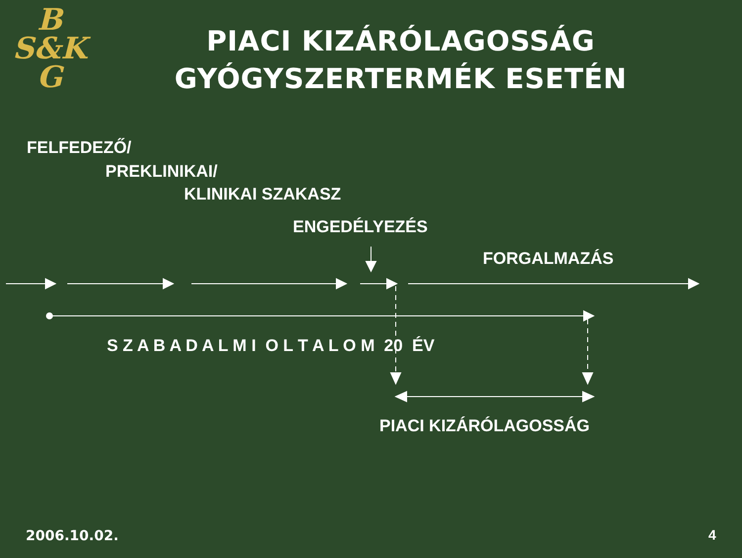B
S&K
G
PIACI KIZÁRÓLAGOSSÁG
GYÓGYSZERTERMÉK ESETÉN
FELFEDEZŐ/
PREKLINIKAI/
KLINIKAI SZAKASZ
ENGEDÉLYEZÉS
FORGALMAZÁS
S Z A B A D A L M I O L T A L O M 20 ÉV
PIACI KIZÁRÓLAGOSSÁG
2006.10.02. 4